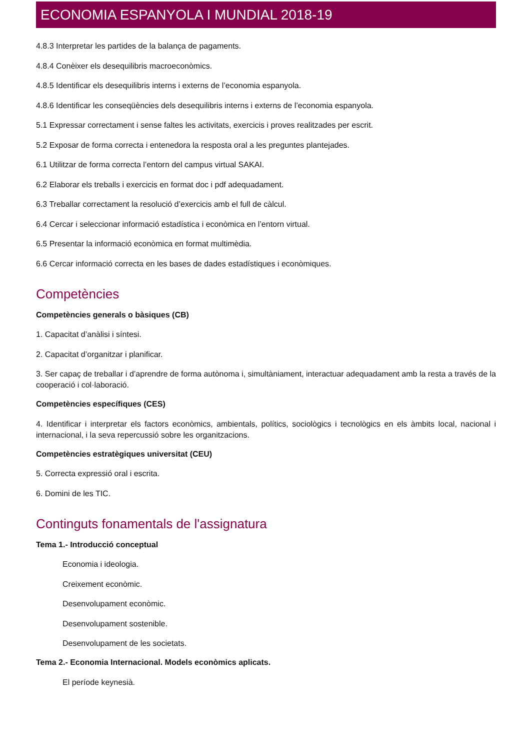ECONOMIA ESPANYOLA I MUNDIAL 2018-19
4.8.3 Interpretar les partides de la balança de pagaments.
4.8.4 Conèixer els desequilibris macroeconòmics.
4.8.5 Identificar els desequilibris interns i externs de l’economia espanyola.
4.8.6 Identificar les conseqüències dels desequilibris interns i externs de l’economia espanyola.
5.1 Expressar correctament i sense faltes les activitats, exercicis i proves realitzades per escrit.
5.2 Exposar de forma correcta i entenedora la resposta oral a les preguntes plantejades.
6.1 Utilitzar de forma correcta l’entorn del campus virtual SAKAI.
6.2 Elaborar els treballs i exercicis en format doc i pdf adequadament.
6.3 Treballar correctament la resolució d’exercicis amb el full de càlcul.
6.4 Cercar i seleccionar informació estadística i econòmica en l’entorn virtual.
6.5 Presentar la informació econòmica en format multimèdia.
6.6 Cercar informació correcta en les bases de dades estadístiques i econòmiques.
Competències
Competències generals o bàsiques (CB)
1. Capacitat d’anàlisi i síntesi.
2. Capacitat d’organitzar i planificar.
3. Ser capaç de treballar i d’aprendre de forma autònoma i, simultàniament, interactuar adequadament amb la resta a través de la cooperació i col·laboració.
Competències específiques (CES)
4. Identificar i interpretar els factors econòmics, ambientals, polítics, sociològics i tecnològics en els àmbits local, nacional i internacional, i la seva repercussió sobre les organitzacions.
Competències estratègiques universitat (CEU)
5. Correcta expressió oral i escrita.
6. Domini de les TIC.
Continguts fonamentals de l'assignatura
Tema 1.- Introducció conceptual
Economia i ideologia.
Creixement econòmic.
Desenvolupament econòmic.
Desenvolupament sostenible.
Desenvolupament de les societats.
Tema 2.- Economia Internacional. Models econòmics aplicats.
El període keynesià.